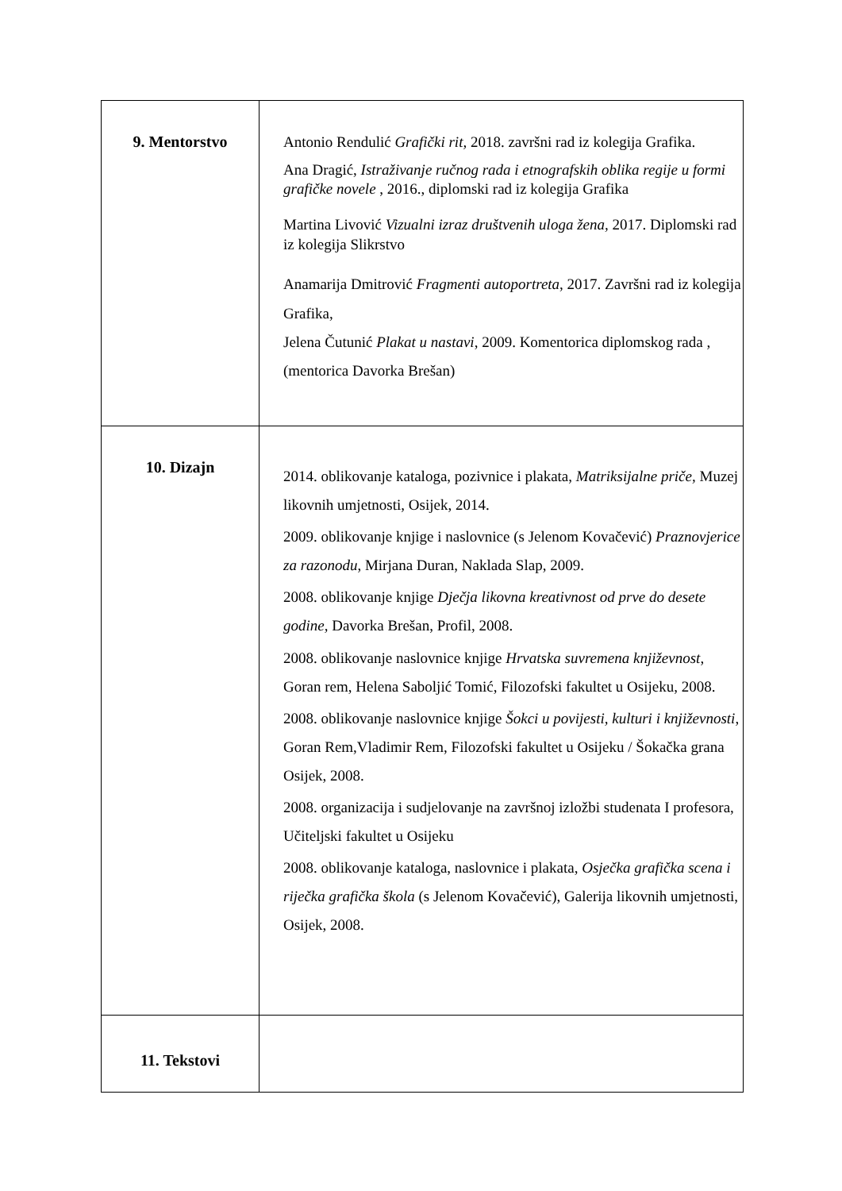| 9. Mentorstvo | Antonio Rendulić Grafički rit, 2018. završni rad iz kolegija Grafika. Ana Dragić, Istraživanje ručnog rada i etnografskih oblika regije u formi grafičke novele , 2016., diplomski rad iz kolegija Grafika Martina Livović Vizualni izraz društvenih uloga žena, 2017. Diplomski rad iz kolegija Slikrstvo Anamarija Dmitrović Fragmenti autoportreta , 2017. Završni rad iz kolegija Grafika, Jelena Čutunić Plakat u nastavi , 2009. Komentorica diplomskog rada , (mentorica Davorka Brešan) |
| 10. Dizajn | 2014. oblikovanje kataloga, pozivnice i plakata, Matriksijalne priče, Muzej likovnih umjetnosti, Osijek, 2014. 2009. oblikovanje knjige i naslovnice (s Jelenom Kovačević) Praznovjerice za razonodu , Mirjana Duran, Naklada Slap, 2009. 2008. oblikovanje knjige Dječja likovna kreativnost od prve do desete godine, Davorka Brešan, Profil, 2008. 2008. oblikovanje naslovnice knjige Hrvatska suvremena književnost , Goran rem, Helena Saboljić Tomić, Filozofski fakultet u Osijeku, 2008. 2008. oblikovanje naslovnice knjige Šokci u povijesti, kulturi i književnosti , Goran Rem,Vladimir Rem, Filozofski fakultet u Osijeku / Šokačka grana Osijek, 2008. 2008. organizacija i sudjelovanje na završnoj izložbi studenata I profesora, Učiteljski fakultet u Osijeku 2008. oblikovanje kataloga, naslovnice i plakata, Osječka grafička scena i riječka grafička škola (s Jelenom Kovačević), Galerija likovnih umjetnosti, Osijek, 2008. |
| 11. Tekstovi | |